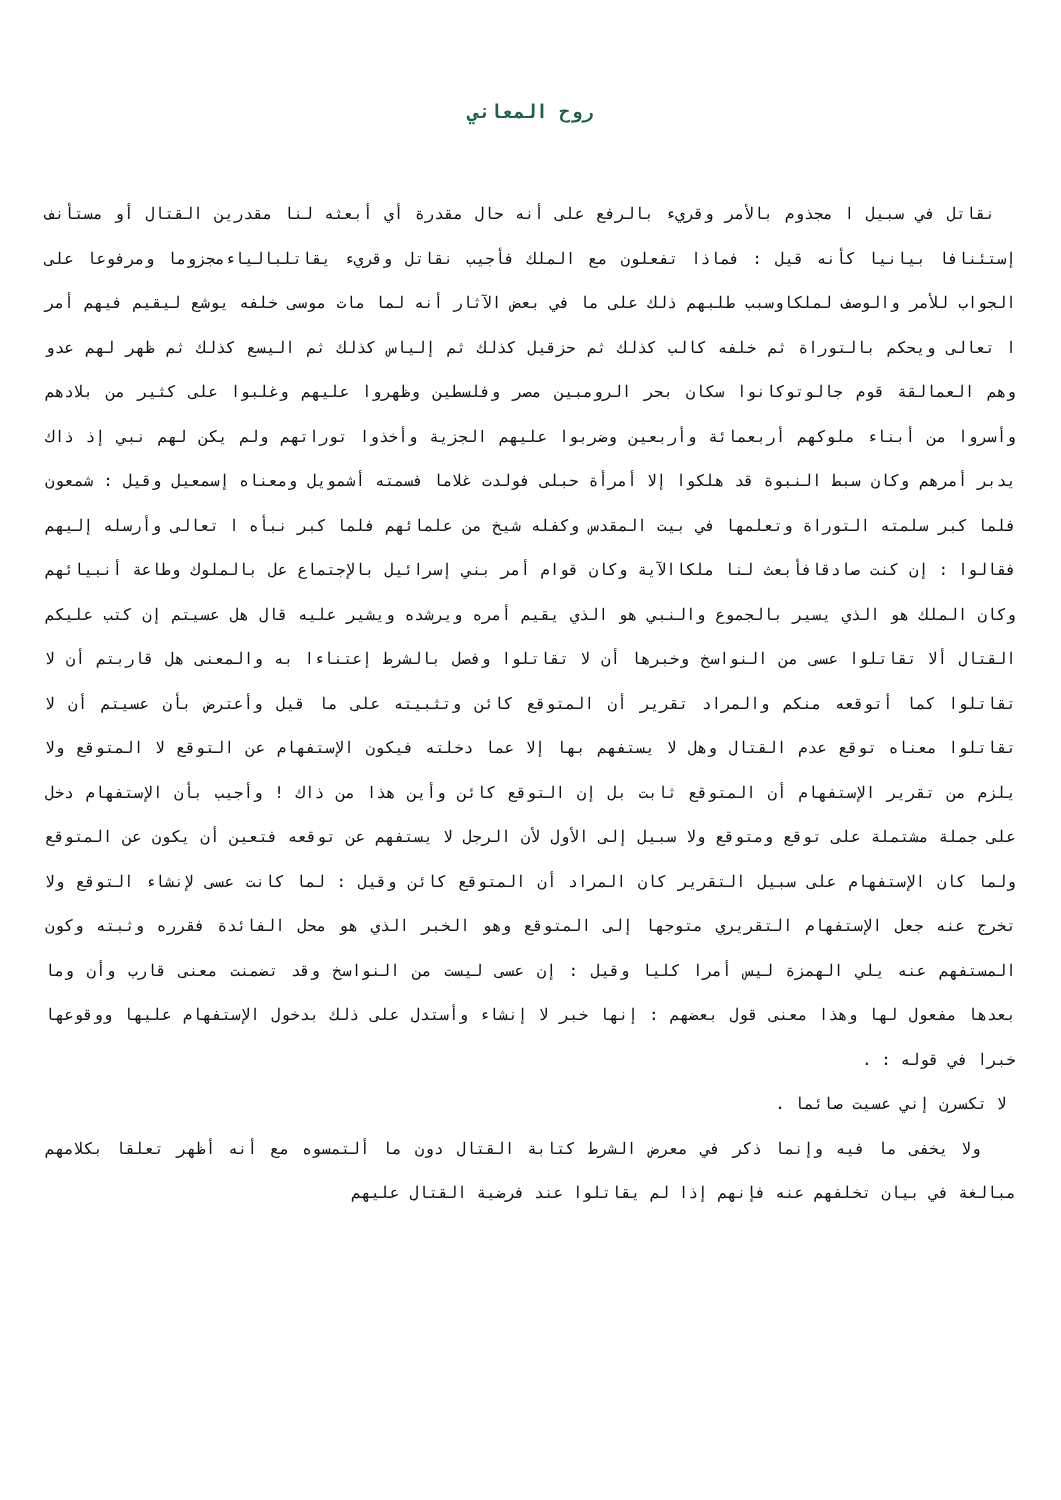روح المعاني
نقاتل في سبيل ا مجذوم بالأمر وقريء بالرفع على أنه حال مقدرة أي أبعثه لنا مقدرين القتال أو مستأنف إستئنافا بيانيا كأنه قيل : فماذا تفعلون مع الملك فأجيب نقاتل وقريء يقاتلبالياءمجزوما ومرفوعا على الجواب للأمر والوصف لملكاوسبب طلبهم ذلك على ما في بعض الآثار أنه لما مات موسى خلفه يوشع ليقيم فيهم أمر ا تعالى ويحكم بالتوراة ثم خلفه كالب كذلك ثم حزقيل كذلك ثم إلياس كذلك ثم اليسع كذلك ثم ظهر لهم عدو وهم العمالقة قوم جالوتوكانوا سكان بحر الرومبين مصر وفلسطين وظهروا عليهم وغلبوا على كثير من بلادهم وأسروا من أبناء ملوكهم أربعمائة وأربعين وضربوا عليهم الجزية وأخذوا توراتهم ولم يكن لهم نبي إذ ذاك يدبر أمرهم وكان سبط النبوة قد هلكوا إلا أمرأة حبلى فولدت غلاما فسمته أشمويل ومعناه إسمعيل وقيل : شمعون فلما كبر سلمته التوراة وتعلمها في بيت المقدس وكفله شيخ من علمائهم فلما كبر نبأه ا تعالى وأرسله إليهم فقالوا : إن كنت صادقافأبعث لنا ملكاالآية وكان قوام أمر بني إسرائيل بالإجتماع عل بالملوك وطاعة أنبيائهم وكان الملك هو الذي يسير بالجموع والنبي هو الذي يقيم أمره ويرشده ويشير عليه قال هل عسيتم إن كتب عليكم القتال ألا تقاتلوا عسى من النواسخ وخبرها أن لا تقاتلوا وفصل بالشرط إعتناءا به والمعنى هل قاربتم أن لا تقاتلوا كما أتوقعه منكم والمراد تقرير أن المتوقع كائن وتثبيته على ما قيل وأعترض بأن عسيتم أن لا تقاتلوا معناه توقع عدم القتال وهل لا يستفهم بها إلا عما دخلته فيكون الإستفهام عن التوقع لا المتوقع ولا يلزم من تقرير الإستفهام أن المتوقع ثابت بل إن التوقع كائن وأين هذا من ذاك ! وأجيب بأن الإستفهام دخل على جملة مشتملة على توقع ومتوقع ولا سبيل إلى الأول لأن الرجل لا يستفهم عن توقعه فتعين أن يكون عن المتوقع ولما كان الإستفهام على سبيل التقرير كان المراد أن المتوقع كائن وقيل : لما كانت عسى لإنشاء التوقع ولا تخرج عنه جعل الإستفهام التقريري متوجها إلى المتوقع وهو الخبر الذي هو محل الفائدة فقرره وثبته وكون المستفهم عنه يلي الهمزة ليس أمرا كليا وقيل : إن عسى ليست من النواسخ وقد تضمنت معنى قارب وأن وما بعدها مفعول لها وهذا معنى قول بعضهم : إنها خبر لا إنشاء وأستدل على ذلك بدخول الإستفهام عليها ووقوعها خبرا في قوله : .
لا تكسرن إني عسيت صائما .
ولا يخفى ما فيه وإنما ذكر في معرض الشرط كتابة القتال دون ما ألتمسوه مع أنه أظهر تعلقا بكلامهم مبالغة في بيان تخلفهم عنه فإنهم إذا لم يقاتلوا عند فرضية القتال عليهم